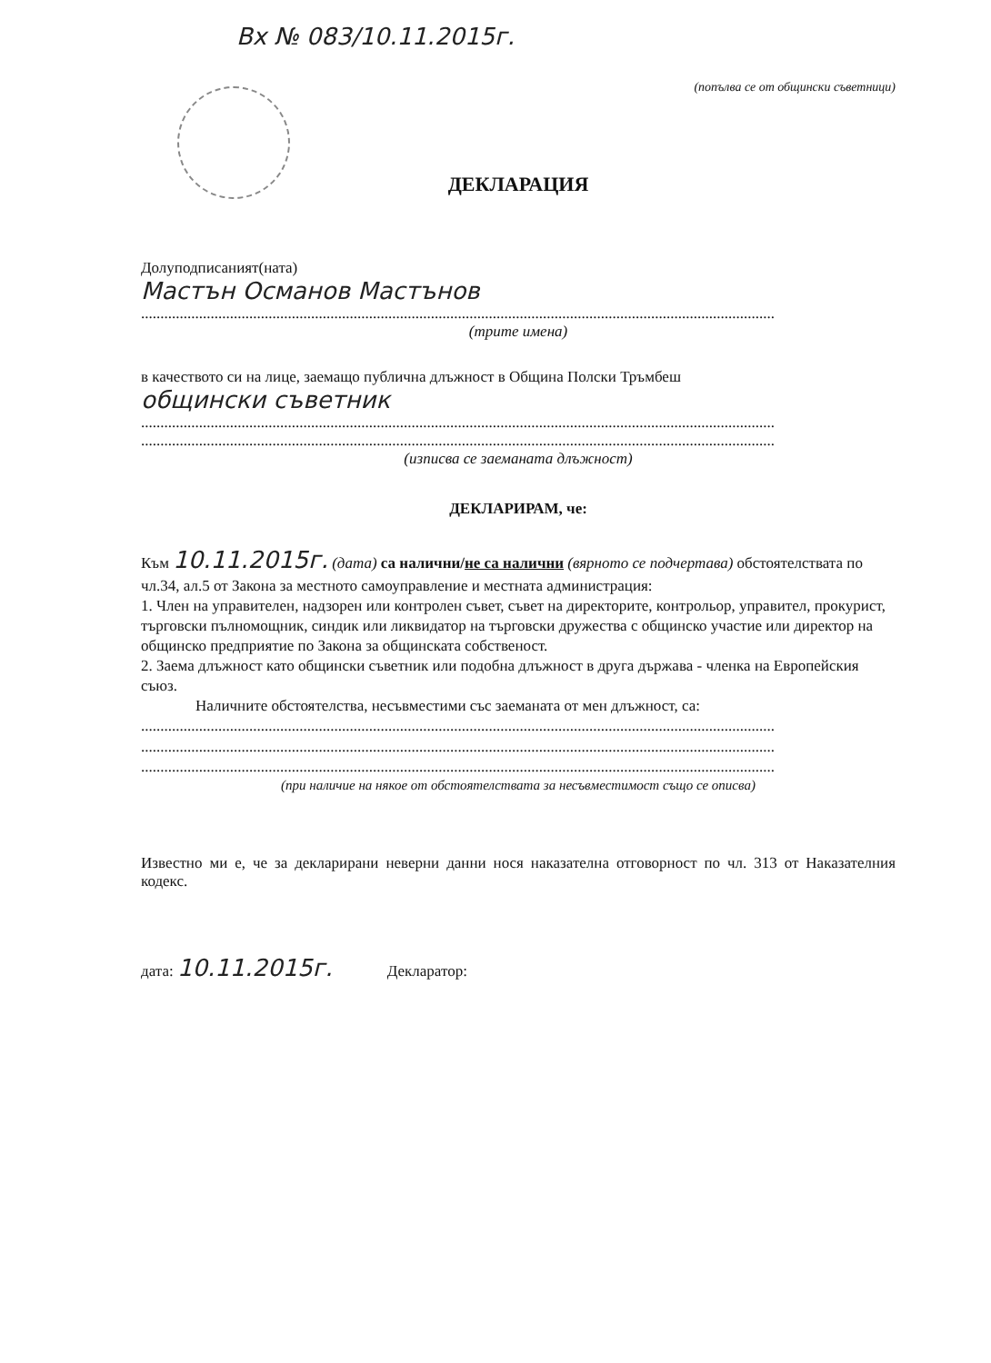Вх № 083/10.11.2015г.
(попълва се от общински съветници)
ДЕКЛАРАЦИЯ
Долуподписаният(ната)
Мастън Османов Мастънов
....................................................................................................................................................................
(трите имена)
в качеството си на лице, заемащо публична длъжност в Община Полски Тръмбеш
общински съветник
....................................................................................................................................................................
....................................................................................................................................................................
(изписва се заеманата длъжност)
ДЕКЛАРИРАМ, че:
Към 10.11.2015г. (дата) са налични/не са налични (вярното се подчертава) обстоятелствата по чл.34, ал.5 от Закона за местното самоуправление и местната администрация:
1. Член на управителен, надзорен или контролен съвет, съвет на директорите, контрольор, управител, прокурист, търговски пълномощник, синдик или ликвидатор на търговски дружества с общинско участие или директор на общинско предприятие по Закона за общинската собственост.
2. Заема длъжност като общински съветник или подобна длъжност в друга държава - членка на Европейския съюз.
Наличните обстоятелства, несъвместими със заеманата от мен длъжност, са:
....................................................................................................................................................................
....................................................................................................................................................................
....................................................................................................................................................................
(при наличие на някое от обстоятелствата за несъвместимост също се описва)
Известно ми е, че за декларирани неверни данни нося наказателна отговорност по чл. 313 от Наказателния кодекс.
дата: 10.11.2015г. Декларатор: